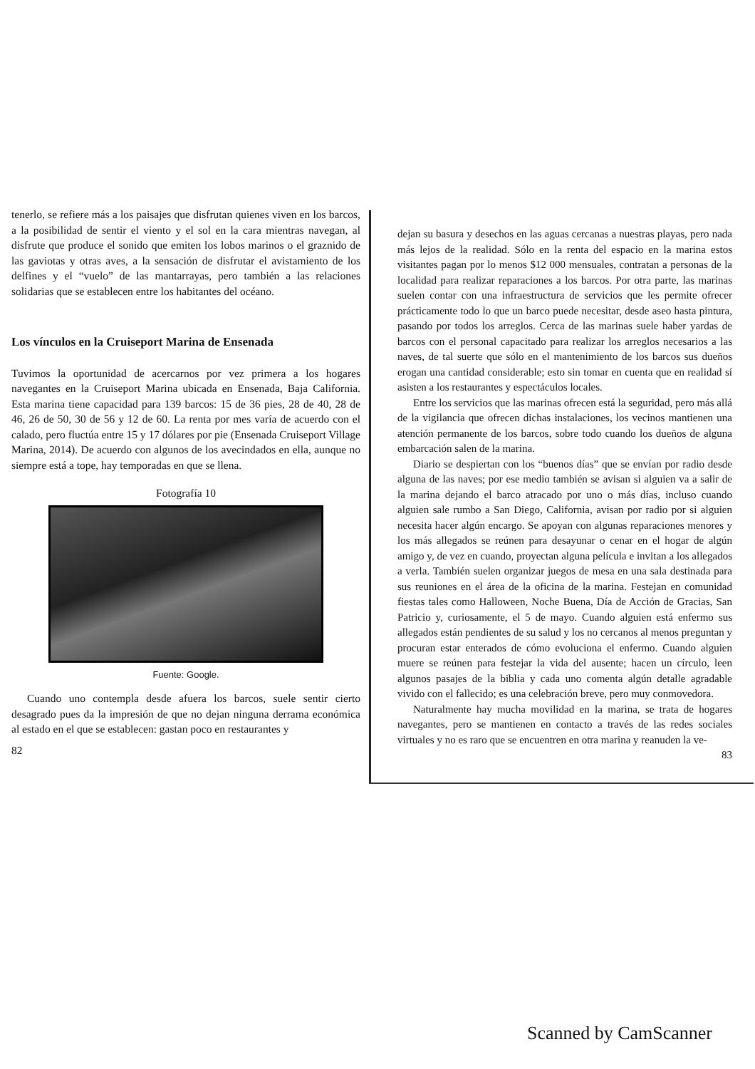tenerlo, se refiere más a los paisajes que disfrutan quienes viven en los barcos, a la posibilidad de sentir el viento y el sol en la cara mientras navegan, al disfrute que produce el sonido que emiten los lobos marinos o el graznido de las gaviotas y otras aves, a la sensación de disfrutar el avistamiento de los delfines y el “vuelo” de las mantarrayas, pero también a las relaciones solidarias que se establecen entre los habitantes del océano.
Los vínculos en la Cruiseport Marina de Ensenada
Tuvimos la oportunidad de acercarnos por vez primera a los hogares navegantes en la Cruiseport Marina ubicada en Ensenada, Baja California. Esta marina tiene capacidad para 139 barcos: 15 de 36 pies, 28 de 40, 28 de 46, 26 de 50, 30 de 56 y 12 de 60. La renta por mes varía de acuerdo con el calado, pero fluctúa entre 15 y 17 dólares por pie (Ensenada Cruiseport Village Marina, 2014). De acuerdo con algunos de los avecindados en ella, aunque no siempre está a tope, hay temporadas en que se llena.
Fotografía 10
Fuente: Google.
Cuando uno contempla desde afuera los barcos, suele sentir cierto desagrado pues da la impresión de que no dejan ninguna derrama económica al estado en el que se establecen: gastan poco en restaurantes y
82
dejan su basura y desechos en las aguas cercanas a nuestras playas, pero nada más lejos de la realidad. Sólo en la renta del espacio en la marina estos visitantes pagan por lo menos $12 000 mensuales, contratan a personas de la localidad para realizar reparaciones a los barcos. Por otra parte, las marinas suelen contar con una infraestructura de servicios que les permite ofrecer prácticamente todo lo que un barco puede necesitar, desde aseo hasta pintura, pasando por todos los arreglos. Cerca de las marinas suele haber yardas de barcos con el personal capacitado para realizar los arreglos necesarios a las naves, de tal suerte que sólo en el mantenimiento de los barcos sus dueños erogan una cantidad considerable; esto sin tomar en cuenta que en realidad sí asisten a los restaurantes y espectáculos locales.
Entre los servicios que las marinas ofrecen está la seguridad, pero más allá de la vigilancia que ofrecen dichas instalaciones, los vecinos mantienen una atención permanente de los barcos, sobre todo cuando los dueños de alguna embarcación salen de la marina.
Diario se despiertan con los “buenos días” que se envían por radio desde alguna de las naves; por ese medio también se avisan si alguien va a salir de la marina dejando el barco atracado por uno o más días, incluso cuando alguien sale rumbo a San Diego, California, avisan por radio por si alguien necesita hacer algún encargo. Se apoyan con algunas reparaciones menores y los más allegados se reúnen para desayunar o cenar en el hogar de algún amigo y, de vez en cuando, proyectan alguna película e invitan a los allegados a verla. También suelen organizar juegos de mesa en una sala destinada para sus reuniones en el área de la oficina de la marina. Festejan en comunidad fiestas tales como Halloween, Noche Buena, Día de Acción de Gracias, San Patricio y, curiosamente, el 5 de mayo. Cuando alguien está enfermo sus allegados están pendientes de su salud y los no cercanos al menos preguntan y procuran estar enterados de cómo evoluciona el enfermo. Cuando alguien muere se reúnen para festejar la vida del ausente; hacen un círculo, leen algunos pasajes de la biblia y cada uno comenta algún detalle agradable vivido con el fallecido; es una celebración breve, pero muy conmovedora.
Naturalmente hay mucha movilidad en la marina, se trata de hogares navegantes, pero se mantienen en contacto a través de las redes sociales virtuales y no es raro que se encuentren en otra marina y reanuden la ve-
83
Scanned by CamScanner